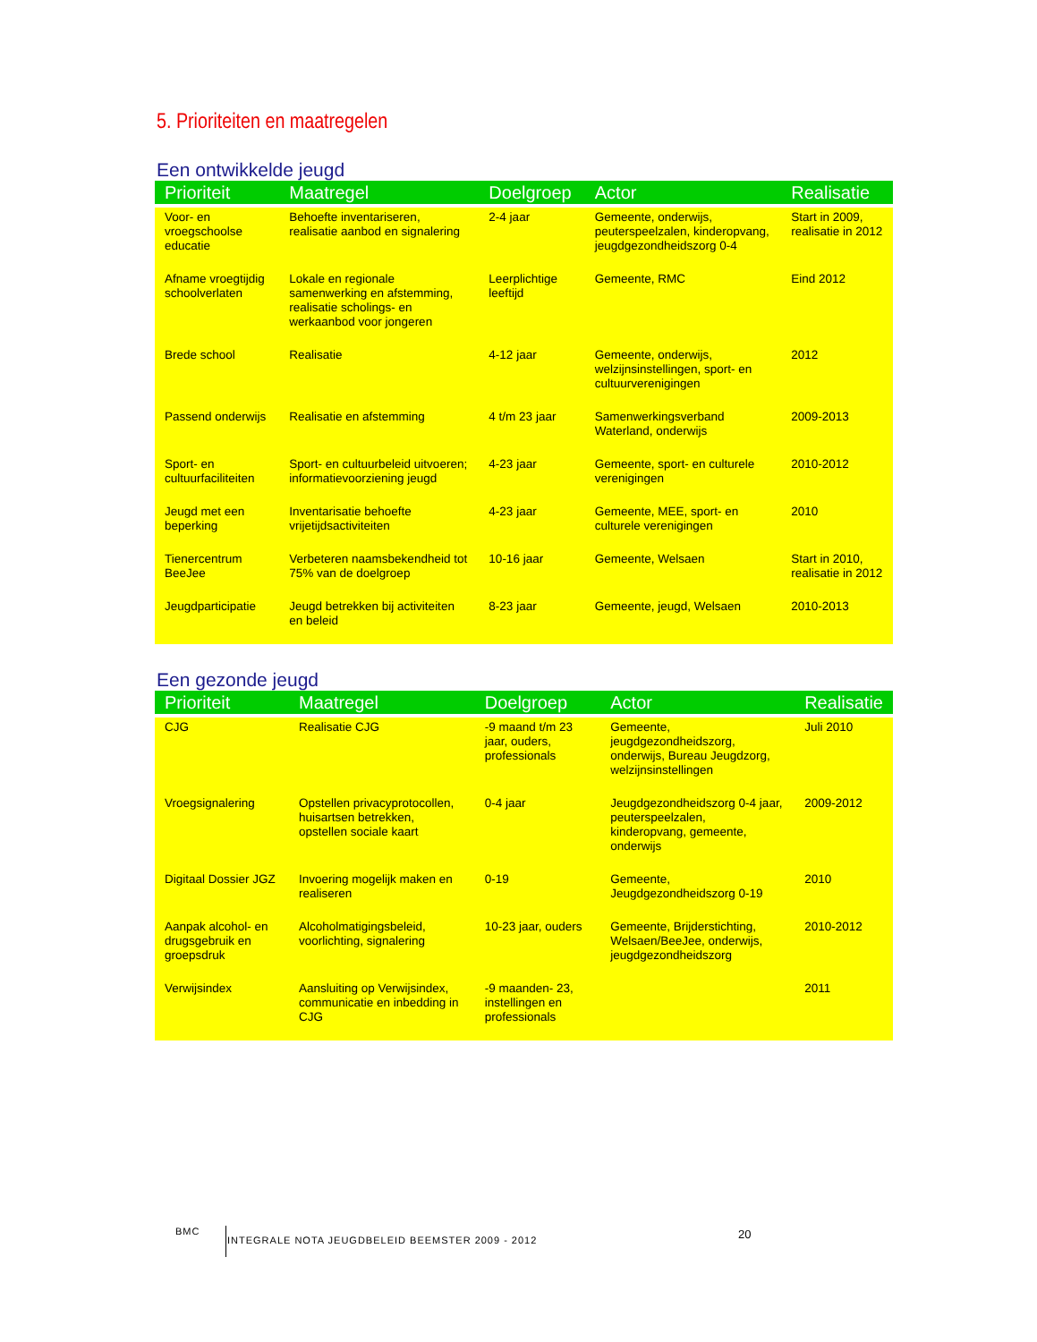5. Prioriteiten en maatregelen
Een ontwikkelde jeugd
| Prioriteit | Maatregel | Doelgroep | Actor | Realisatie |
| --- | --- | --- | --- | --- |
| Voor- en vroegschoolse educatie | Behoefte inventariseren, realisatie aanbod en signalering | 2-4 jaar | Gemeente, onderwijs, peuterspeelzalen, kinderopvang, jeugdgezondheidszorg 0-4 | Start in 2009, realisatie in 2012 |
| Afname vroegtijdig schoolverlaten | Lokale en regionale samenwerking en afstemming, realisatie scholings- en werkaanbod voor jongeren | Leerplichtige leeftijd | Gemeente, RMC | Eind 2012 |
| Brede school | Realisatie | 4-12 jaar | Gemeente, onderwijs, welzijnsinstellingen, sport- en cultuurverenigingen | 2012 |
| Passend onderwijs | Realisatie en afstemming | 4 t/m 23 jaar | Samenwerkingsverband Waterland, onderwijs | 2009-2013 |
| Sport- en cultuurfaciliteiten | Sport- en cultuurbeleid uitvoeren; informatievoorziening jeugd | 4-23 jaar | Gemeente, sport- en culturele verenigingen | 2010-2012 |
| Jeugd met een beperking | Inventarisatie behoefte vrijetijdsactiviteiten | 4-23 jaar | Gemeente, MEE, sport- en culturele verenigingen | 2010 |
| Tienercentrum BeeJee | Verbeteren naamsbekendheid tot 75% van de doelgroep | 10-16 jaar | Gemeente, Welsaen | Start in 2010, realisatie in 2012 |
| Jeugdparticipatie | Jeugd betrekken bij activiteiten en beleid | 8-23 jaar | Gemeente, jeugd, Welsaen | 2010-2013 |
Een gezonde jeugd
| Prioriteit | Maatregel | Doelgroep | Actor | Realisatie |
| --- | --- | --- | --- | --- |
| CJG | Realisatie CJG | -9 maand t/m 23 jaar, ouders, professionals | Gemeente, jeugdgezondheidszorg, onderwijs, Bureau Jeugdzorg, welzijnsinstellingen | Juli 2010 |
| Vroegsignalering | Opstellen privacyprotocollen, huisartsen betrekken, opstellen sociale kaart | 0-4 jaar | Jeugdgezondheidszorg 0-4 jaar, peuterspeelzalen, kinderopvang, gemeente, onderwijs | 2009-2012 |
| Digitaal Dossier JGZ | Invoering mogelijk maken en realiseren | 0-19 | Gemeente, Jeugdgezondheidszorg 0-19 | 2010 |
| Aanpak alcohol- en drugsgebruik en groepsdruk | Alcoholmatigingsbeleid, voorlichting, signalering | 10-23 jaar, ouders | Gemeente, Brijderstichting, Welsaen/BeeJee, onderwijs, jeugdgezondheidszorg | 2010-2012 |
| Verwijsindex | Aansluiting op Verwijsindex, communicatie en inbedding in CJG | -9 maanden- 23, instellingen en professionals | | 2011 |
BMC INTEGRALE NOTA JEUGDBELEID BEEMSTER 2009 - 2012
20